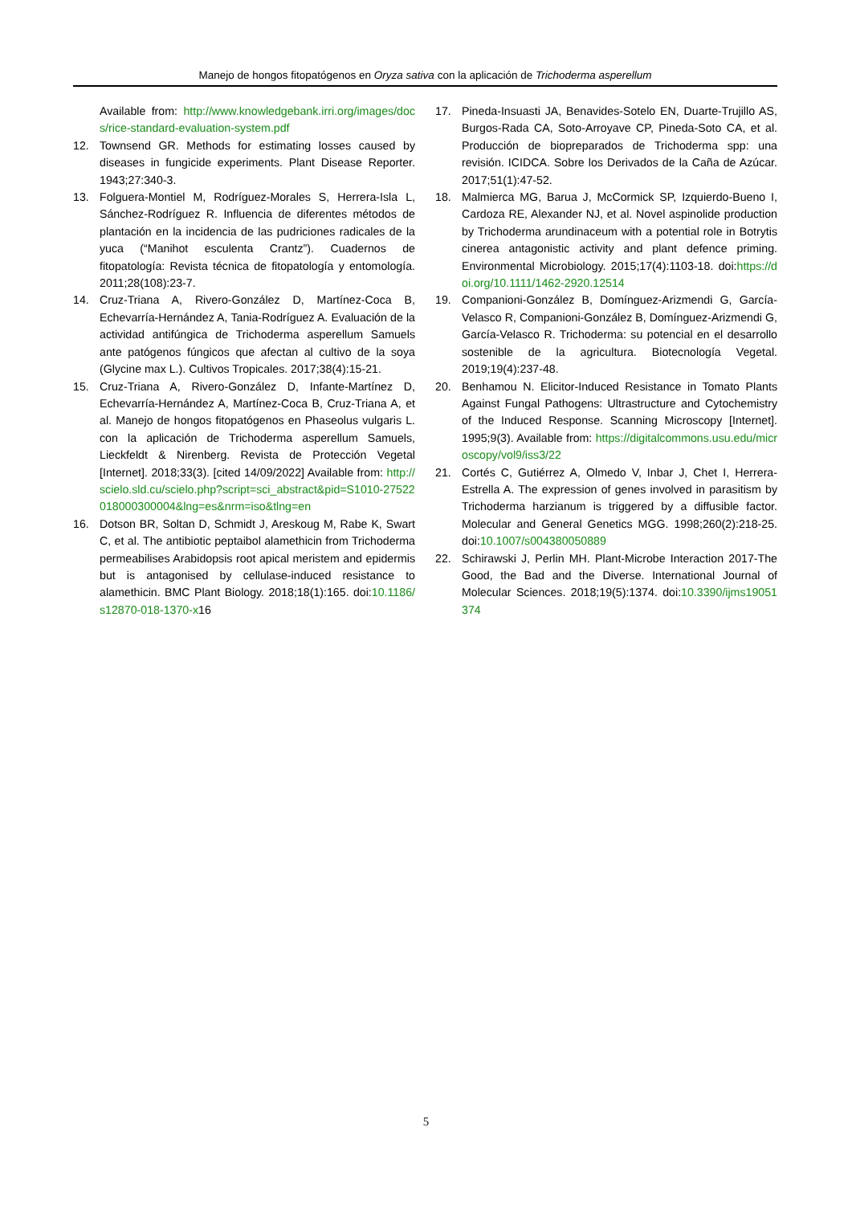Manejo de hongos fitopatógenos en Oryza sativa con la aplicación de Trichoderma asperellum
Available from: http://www.knowledgebank.irri.org/images/docs/rice-standard-evaluation-system.pdf
12. Townsend GR. Methods for estimating losses caused by diseases in fungicide experiments. Plant Disease Reporter. 1943;27:340-3.
13. Folguera-Montiel M, Rodríguez-Morales S, Herrera-Isla L, Sánchez-Rodríguez R. Influencia de diferentes métodos de plantación en la incidencia de las pudriciones radicales de la yuca (“Manihot esculenta Crantz”). Cuadernos de fitopatología: Revista técnica de fitopatología y entomología. 2011;28(108):23-7.
14. Cruz-Triana A, Rivero-González D, Martínez-Coca B, Echevarría-Hernández A, Tania-Rodríguez A. Evaluación de la actividad antifúngica de Trichoderma asperellum Samuels ante patógenos fúngicos que afectan al cultivo de la soya (Glycine max L.). Cultivos Tropicales. 2017;38(4):15-21.
15. Cruz-Triana A, Rivero-González D, Infante-Martínez D, Echevarría-Hernández A, Martínez-Coca B, Cruz-Triana A, et al. Manejo de hongos fitopatógenos en Phaseolus vulgaris L. con la aplicación de Trichoderma asperellum Samuels, Lieckfeldt & Nirenberg. Revista de Protección Vegetal [Internet]. 2018;33(3). [cited 14/09/2022] Available from: http://scielo.sld.cu/scielo.php?script=sci_abstract&pid=S1010-27522018000300004&lng=es&nrm=iso&tlng=en
16. Dotson BR, Soltan D, Schmidt J, Areskoug M, Rabe K, Swart C, et al. The antibiotic peptaibol alamethicin from Trichoderma permeabilises Arabidopsis root apical meristem and epidermis but is antagonised by cellulase-induced resistance to alamethicin. BMC Plant Biology. 2018;18(1):165. doi:10.1186/s12870-018-1370-x16
17. Pineda-Insuasti JA, Benavides-Sotelo EN, Duarte-Trujillo AS, Burgos-Rada CA, Soto-Arroyave CP, Pineda-Soto CA, et al. Producción de biopreparados de Trichoderma spp: una revisión. ICIDCA. Sobre los Derivados de la Caña de Azúcar. 2017;51(1):47-52.
18. Malmierca MG, Barua J, McCormick SP, Izquierdo-Bueno I, Cardoza RE, Alexander NJ, et al. Novel aspinolide production by Trichoderma arundinaceum with a potential role in Botrytis cinerea antagonistic activity and plant defence priming. Environmental Microbiology. 2015;17(4):1103-18. doi:https://doi.org/10.1111/1462-2920.12514
19. Companioni-González B, Domínguez-Arizmendi G, García-Velasco R, Companioni-González B, Domínguez-Arizmendi G, García-Velasco R. Trichoderma: su potencial en el desarrollo sostenible de la agricultura. Biotecnología Vegetal. 2019;19(4):237-48.
20. Benhamou N. Elicitor-Induced Resistance in Tomato Plants Against Fungal Pathogens: Ultrastructure and Cytochemistry of the Induced Response. Scanning Microscopy [Internet]. 1995;9(3). Available from: https://digitalcommons.usu.edu/microscopy/vol9/iss3/22
21. Cortés C, Gutiérrez A, Olmedo V, Inbar J, Chet I, Herrera-Estrella A. The expression of genes involved in parasitism by Trichoderma harzianum is triggered by a diffusible factor. Molecular and General Genetics MGG. 1998;260(2):218-25. doi:10.1007/s004380050889
22. Schirawski J, Perlin MH. Plant-Microbe Interaction 2017-The Good, the Bad and the Diverse. International Journal of Molecular Sciences. 2018;19(5):1374. doi:10.3390/ijms19051374
5